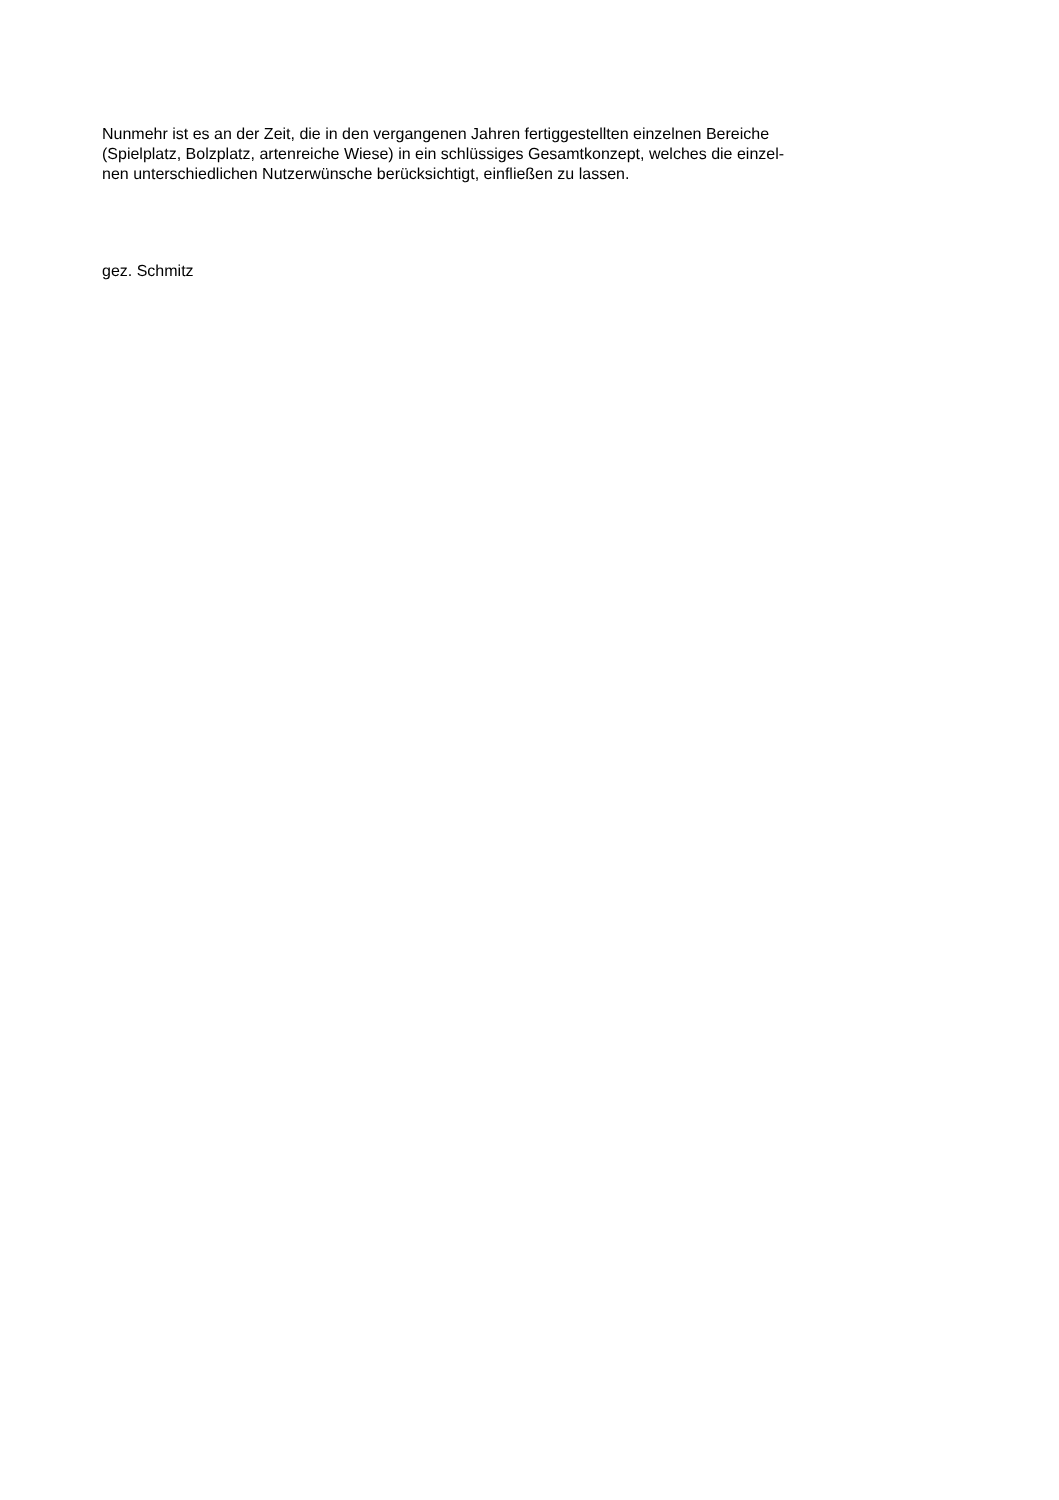Nunmehr ist es an der Zeit, die in den vergangenen Jahren fertiggestellten einzelnen Bereiche
(Spielplatz, Bolzplatz, artenreiche Wiese) in ein schlüssiges Gesamtkonzept, welches die einzel-
nen unterschiedlichen Nutzerwünsche berücksichtigt, einfließen zu lassen.
gez. Schmitz